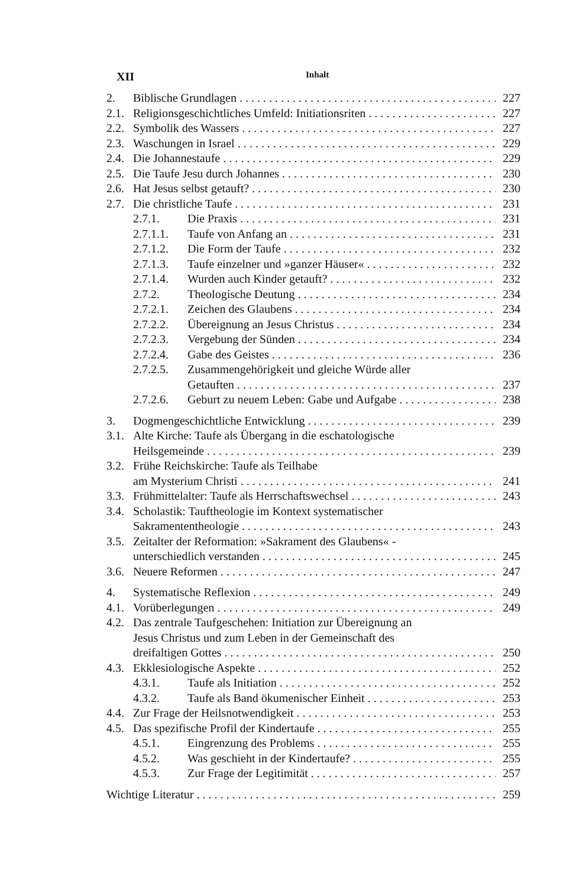XII Inhalt
2. Biblische Grundlagen 227
2.1. Religionsgeschichtliches Umfeld: Initiationsriten 227
2.2. Symbolik des Wassers 227
2.3. Waschungen in Israel 229
2.4. Die Johannestaufe 229
2.5. Die Taufe Jesu durch Johannes 230
2.6. Hat Jesus selbst getauft? 230
2.7. Die christliche Taufe 231
2.7.1. Die Praxis 231
2.7.1.1. Taufe von Anfang an 231
2.7.1.2. Die Form der Taufe 232
2.7.1.3. Taufe einzelner und »ganzer Häuser« 232
2.7.1.4. Wurden auch Kinder getauft? 232
2.7.2. Theologische Deutung 234
2.7.2.1. Zeichen des Glaubens 234
2.7.2.2. Übereignung an Jesus Christus 234
2.7.2.3. Vergebung der Sünden 234
2.7.2.4. Gabe des Geistes 236
2.7.2.5. Zusammengehörigkeit und gleiche Würde aller
Getauften 237
2.7.2.6. Geburt zu neuem Leben: Gabe und Aufgabe 238
3. Dogmengeschichtliche Entwicklung 239
3.1. Alte Kirche: Taufe als Übergang in die eschatologische
Heilsgemeinde 239
3.2. Frühe Reichskirche: Taufe als Teilhabe
am Mysterium Christi 241
3.3. Frühmittelalter: Taufe als Herrschaftswechsel 243
3.4. Scholastik: Tauftheologie im Kontext systematischer
Sakramententheologie 243
3.5. Zeitalter der Reformation: »Sakrament des Glaubens« -
unterschiedlich verstanden 245
3.6. Neuere Reformen 247
4. Systematische Reflexion 249
4.1. Vorüberlegungen 249
4.2. Das zentrale Taufgeschehen: Initiation zur Übereignung an
Jesus Christus und zum Leben in der Gemeinschaft des
dreifaltigen Gottes 250
4.3. Ekklesiologische Aspekte 252
4.3.1. Taufe als Initiation 252
4.3.2. Taufe als Band ökumenischer Einheit 253
4.4. Zur Frage der Heilsnotwendigkeit 253
4.5. Das spezifische Profil der Kindertaufe 255
4.5.1. Eingrenzung des Problems 255
4.5.2. Was geschieht in der Kindertaufe? 255
4.5.3. Zur Frage der Legitimität 257
Wichtige Literatur 259